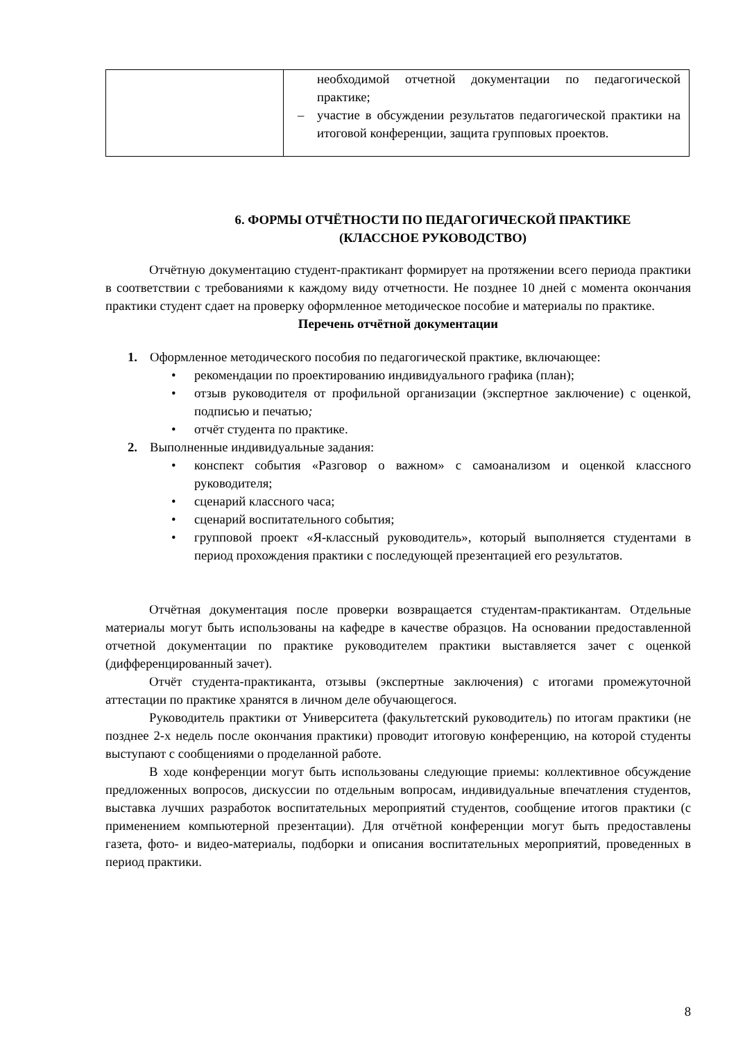| | необходимой отчетной документации по педагогической практике; – участие в обсуждении результатов педагогической практики на итоговой конференции, защита групповых проектов. |
6. ФОРМЫ ОТЧЁТНОСТИ ПО ПЕДАГОГИЧЕСКОЙ ПРАКТИКЕ
(КЛАССНОЕ РУКОВОДСТВО)
Отчётную документацию студент-практикант формирует на протяжении всего периода практики в соответствии с требованиями к каждому виду отчетности. Не позднее 10 дней с момента окончания практики студент сдает на проверку оформленное методическое пособие и материалы по практике.
Перечень отчётной документации
1. Оформленное методического пособия по педагогической практике, включающее:
• рекомендации по проектированию индивидуального графика (план);
• отзыв руководителя от профильной организации (экспертное заключение) с оценкой, подписью и печатью;
• отчёт студента по практике.
2. Выполненные индивидуальные задания:
• конспект события «Разговор о важном» с самоанализом и оценкой классного руководителя;
• сценарий классного часа;
• сценарий воспитательного события;
• групповой проект «Я-классный руководитель», который выполняется студентами в период прохождения практики с последующей презентацией его результатов.
Отчётная документация после проверки возвращается студентам-практикантам. Отдельные материалы могут быть использованы на кафедре в качестве образцов. На основании предоставленной отчетной документации по практике руководителем практики выставляется зачет с оценкой (дифференцированный зачет).
Отчёт студента-практиканта, отзывы (экспертные заключения) с итогами промежуточной аттестации по практике хранятся в личном деле обучающегося.
Руководитель практики от Университета (факультетский руководитель) по итогам практики (не позднее 2-х недель после окончания практики) проводит итоговую конференцию, на которой студенты выступают с сообщениями о проделанной работе.
В ходе конференции могут быть использованы следующие приемы: коллективное обсуждение предложенных вопросов, дискуссии по отдельным вопросам, индивидуальные впечатления студентов, выставка лучших разработок воспитательных мероприятий студентов, сообщение итогов практики (с применением компьютерной презентации). Для отчётной конференции могут быть предоставлены газета, фото- и видео-материалы, подборки и описания воспитательных мероприятий, проведенных в период практики.
8